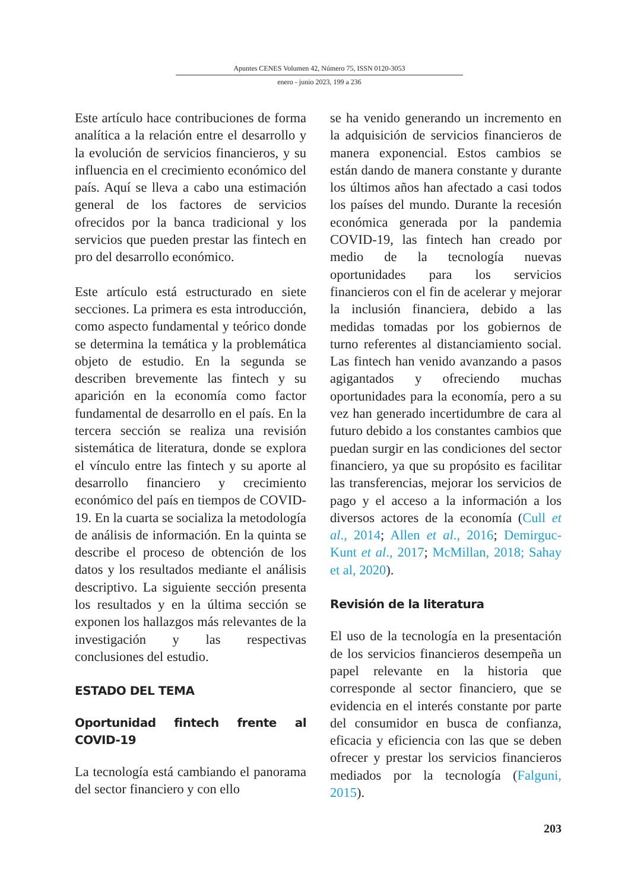Apuntes CENES Volumen 42, Número 75, ISSN 0120-3053
enero - junio 2023, 199 a 236
Este artículo hace contribuciones de forma analítica a la relación entre el desarrollo y la evolución de servicios financieros, y su influencia en el crecimiento económico del país. Aquí se lleva a cabo una estimación general de los factores de servicios ofrecidos por la banca tradicional y los servicios que pueden prestar las fintech en pro del desarrollo económico.
Este artículo está estructurado en siete secciones. La primera es esta introducción, como aspecto fundamental y teórico donde se determina la temática y la problemática objeto de estudio. En la segunda se describen brevemente las fintech y su aparición en la economía como factor fundamental de desarrollo en el país. En la tercera sección se realiza una revisión sistemática de literatura, donde se explora el vínculo entre las fintech y su aporte al desarrollo financiero y crecimiento económico del país en tiempos de COVID-19. En la cuarta se socializa la metodología de análisis de información. En la quinta se describe el proceso de obtención de los datos y los resultados mediante el análisis descriptivo. La siguiente sección presenta los resultados y en la última sección se exponen los hallazgos más relevantes de la investigación y las respectivas conclusiones del estudio.
ESTADO DEL TEMA
Oportunidad fintech frente al COVID-19
La tecnología está cambiando el panorama del sector financiero y con ello
se ha venido generando un incremento en la adquisición de servicios financieros de manera exponencial. Estos cambios se están dando de manera constante y durante los últimos años han afectado a casi todos los países del mundo. Durante la recesión económica generada por la pandemia COVID-19, las fintech han creado por medio de la tecnología nuevas oportunidades para los servicios financieros con el fin de acelerar y mejorar la inclusión financiera, debido a las medidas tomadas por los gobiernos de turno referentes al distanciamiento social. Las fintech han venido avanzando a pasos agigantados y ofreciendo muchas oportunidades para la economía, pero a su vez han generado incertidumbre de cara al futuro debido a los constantes cambios que puedan surgir en las condiciones del sector financiero, ya que su propósito es facilitar las transferencias, mejorar los servicios de pago y el acceso a la información a los diversos actores de la economía (Cull et al., 2014; Allen et al., 2016; Demirguc-Kunt et al., 2017; McMillan, 2018; Sahay et al, 2020).
Revisión de la literatura
El uso de la tecnología en la presentación de los servicios financieros desempeña un papel relevante en la historia que corresponde al sector financiero, que se evidencia en el interés constante por parte del consumidor en busca de confianza, eficacia y eficiencia con las que se deben ofrecer y prestar los servicios financieros mediados por la tecnología (Falguni, 2015).
203